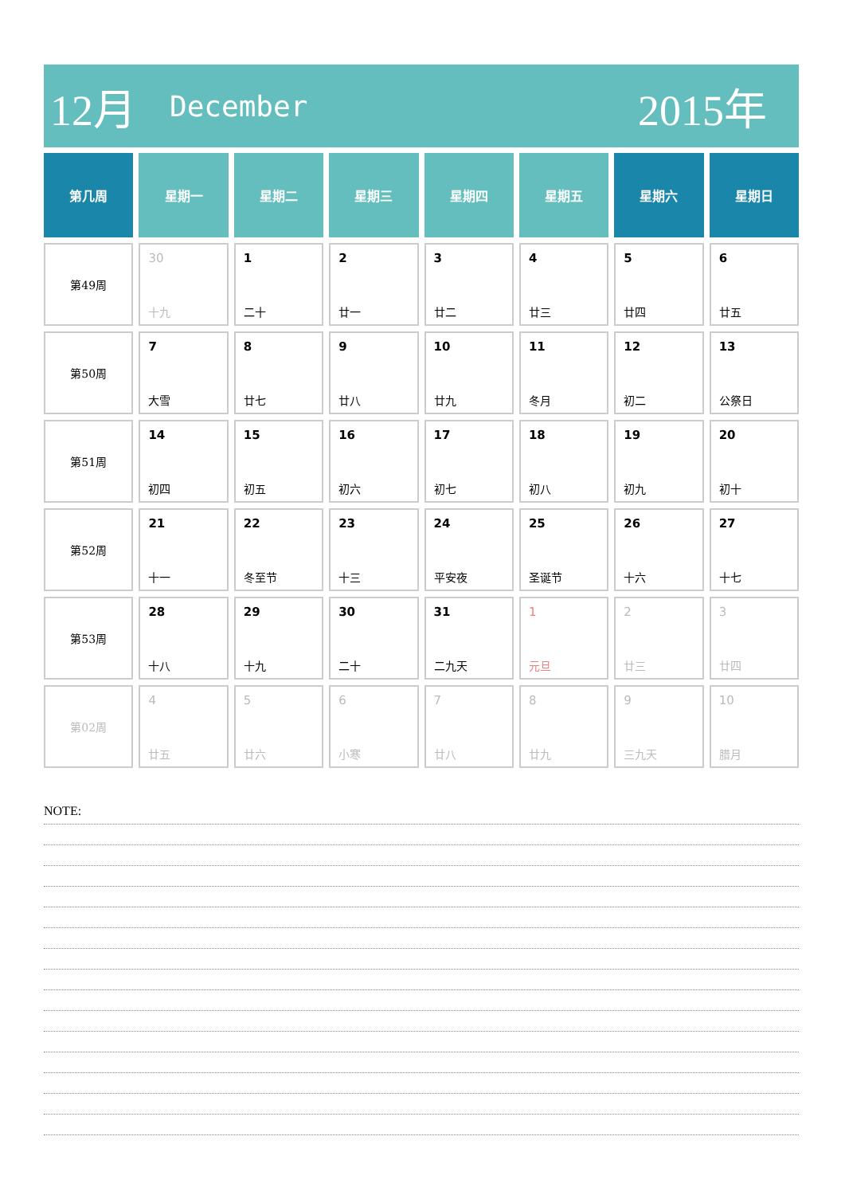12月 December 2015年
| 第几周 | 星期一 | 星期二 | 星期三 | 星期四 | 星期五 | 星期六 | 星期日 |
| --- | --- | --- | --- | --- | --- | --- | --- |
| 第49周 | 30 十九 | 1 二十 | 2 廿一 | 3 廿二 | 4 廿三 | 5 廿四 | 6 廿五 |
| 第50周 | 7 大雪 | 8 廿七 | 9 廿八 | 10 廿九 | 11 冬月 | 12 初二 | 13 公祭日 |
| 第51周 | 14 初四 | 15 初五 | 16 初六 | 17 初七 | 18 初八 | 19 初九 | 20 初十 |
| 第52周 | 21 十一 | 22 冬至节 | 23 十三 | 24 平安夜 | 25 圣诞节 | 26 十六 | 27 十七 |
| 第53周 | 28 十八 | 29 十九 | 30 二十 | 31 二九天 | 1 元旦 | 2 廿三 | 3 廿四 |
| 第02周 | 4 廿五 | 5 廿六 | 6 小寒 | 7 廿八 | 8 廿九 | 9 三九天 | 10 腊月 |
NOTE: